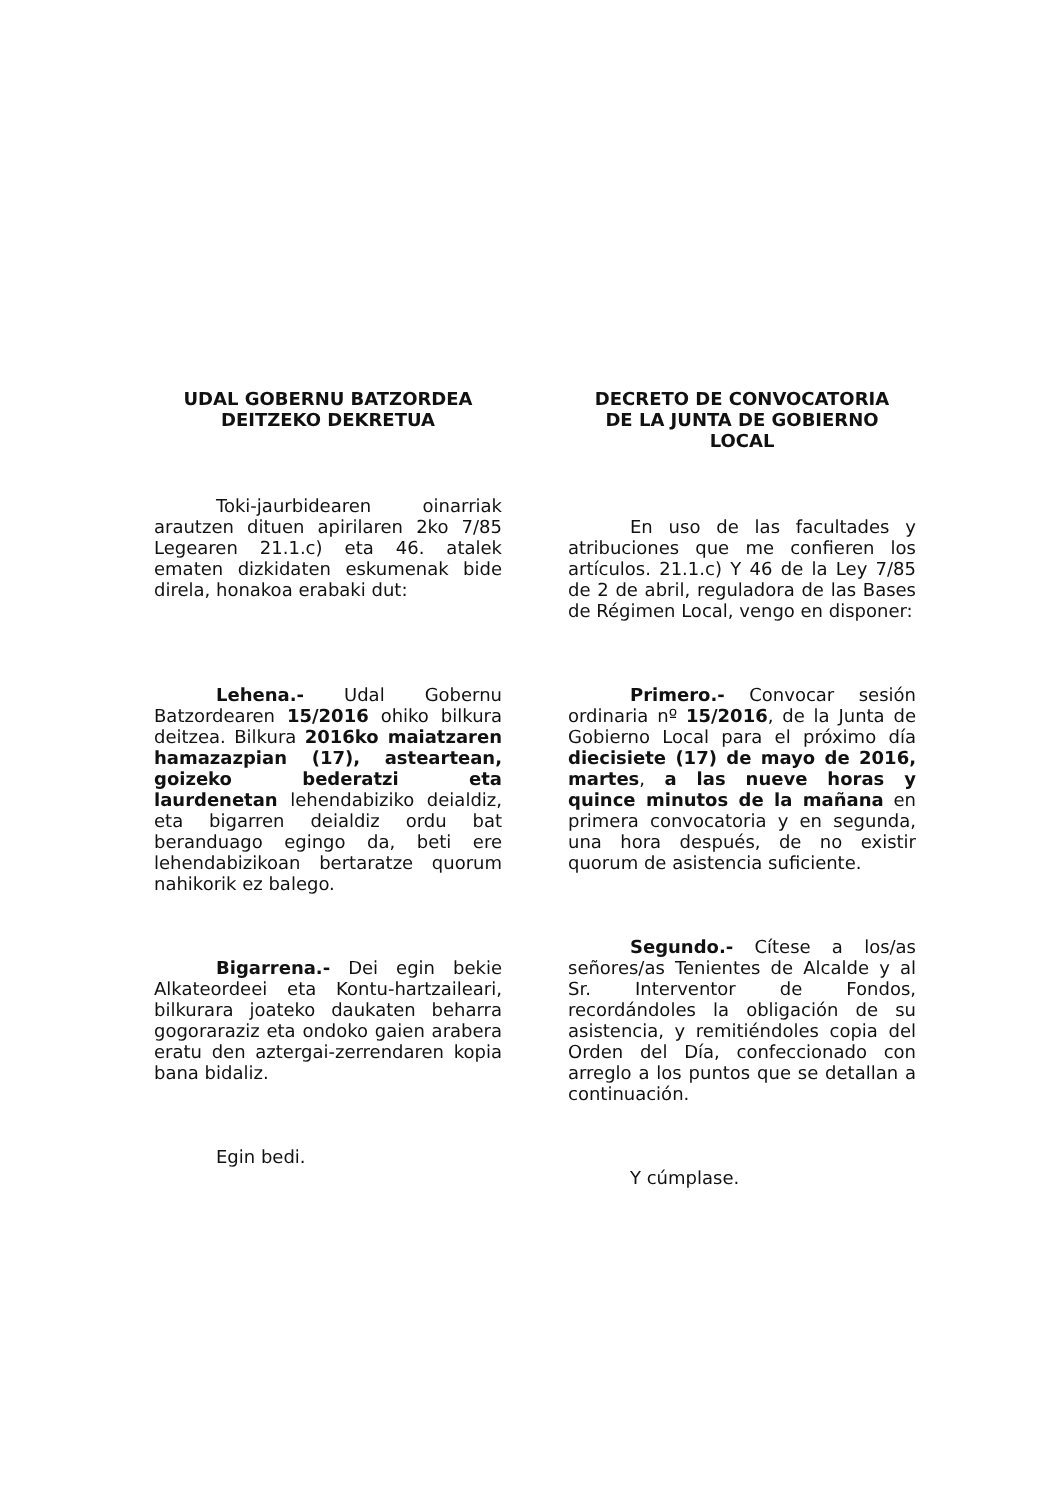UDAL GOBERNU BATZORDEA
DEITZEKO DEKRETUA
Toki-jaurbidearen oinarriak arautzen dituen apirilaren 2ko 7/85 Legearen 21.1.c) eta 46. atalek ematen dizkidaten eskumenak bide direla, honakoa erabaki dut:
Lehena.- Udal Gobernu Batzordearen 15/2016 ohiko bilkura deitzea. Bilkura 2016ko maiatzaren hamazazpian (17), asteartean, goizeko bederatzi eta laurdenetan lehendabiziko deialdiz, eta bigarren deialdiz ordu bat beranduago egingo da, beti ere lehendabizikoan bertaratze quorum nahikorik ez balego.
Bigarrena.- Dei egin bekie Alkateordeei eta Kontu-hartzaileari, bilkurara joateko daukaten beharra gogoraraziz eta ondoko gaien arabera eratu den aztergai-zerrendaren kopia bana bidaliz.
Egin bedi.
DECRETO DE CONVOCATORIA
DE LA JUNTA DE GOBIERNO
LOCAL
En uso de las facultades y atribuciones que me confieren los artículos. 21.1.c) Y 46 de la Ley 7/85 de 2 de abril, reguladora de las Bases de Régimen Local, vengo en disponer:
Primero.- Convocar sesión ordinaria nº 15/2016, de la Junta de Gobierno Local para el próximo día diecisiete (17) de mayo de 2016, martes, a las nueve horas y quince minutos de la mañana en primera convocatoria y en segunda, una hora después, de no existir quorum de asistencia suficiente.
Segundo.- Cítese a los/as señores/as Tenientes de Alcalde y al Sr. Interventor de Fondos, recordándoles la obligación de su asistencia, y remitiéndoles copia del Orden del Día, confeccionado con arreglo a los puntos que se detallan a continuación.
Y cúmplase.